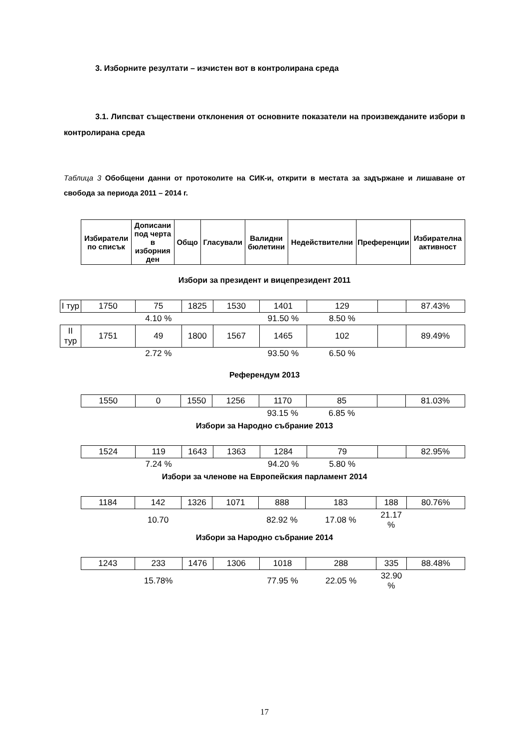3. Изборните резултати – изчистен вот в контролирана среда
3.1. Липсват съществени отклонения от основните показатели на произвежданите избори в контролирана среда
Таблица 3 Обобщени данни от протоколите на СИК-и, открити в местата за задържане и лишаване от свобода за периода 2011 – 2014 г.
| Избиратели по списък | Дописани под черта в изборния ден | Общо | Гласували | Валидни бюлетини | Недействителни | Преференции | Избирателна активност |
| --- | --- | --- | --- | --- | --- | --- | --- |
Избори за президент и вицепрезидент 2011
| I тур | 1750 | 75 | 1825 | 1530 | 1401 | 129 | | 87.43% |
| | | 4.10 % | | | 91.50 % | 8.50 % | | |
| II тур | 1751 | 49 | 1800 | 1567 | 1465 | 102 | | 89.49% |
| | | 2.72 % | | | 93.50 % | 6.50 % | | |
Референдум 2013
| 1550 | 0 | 1550 | 1256 | 1170 | 85 | | 81.03% |
| | | | | 93.15 % | 6.85 % | | |
Избори за Народно събрание 2013
| 1524 | 119 | 1643 | 1363 | 1284 | 79 | | 82.95% |
| | 7.24 % | | | 94.20 % | 5.80 % | | |
Избори за членове на Европейския парламент 2014
| 1184 | 142 | 1326 | 1071 | 888 | 183 | 188 | 80.76% |
| | 10.70 | | | 82.92 % | 17.08 % | 21.17 % | |
Избори за Народно събрание 2014
| 1243 | 233 | 1476 | 1306 | 1018 | 288 | 335 | 88.48% |
| | 15.78% | | | 77.95 % | 22.05 % | 32.90 % | |
17